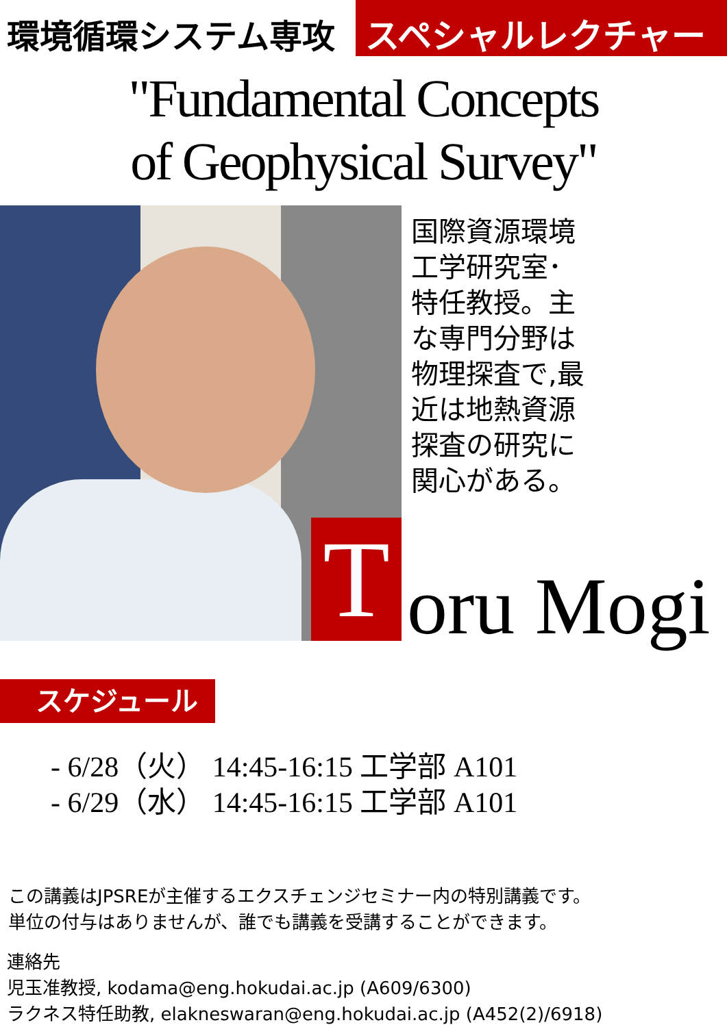環境循環システム専攻 スペシャルレクチャー
"Fundamental Concepts
of Geophysical Survey"
国際資源環境
工学研究室･
特任教授。主
な専門分野は
物理探査で,最
近は地熱資源
探査の研究に
関心がある。
T
oru Mogi
スケジュール
- 6/28（火） 14:45-16:15 工学部 A101
- 6/29（水） 14:45-16:15 工学部 A101
この講義はJPSREが主催するエクスチェンジセミナー内の特別講義です。
単位の付与はありませんが、誰でも講義を受講することができます。
連絡先
児玉准教授, kodama@eng.hokudai.ac.jp (A609/6300)
ラクネス特任助教, elakneswaran@eng.hokudai.ac.jp (A452(2)/6918)